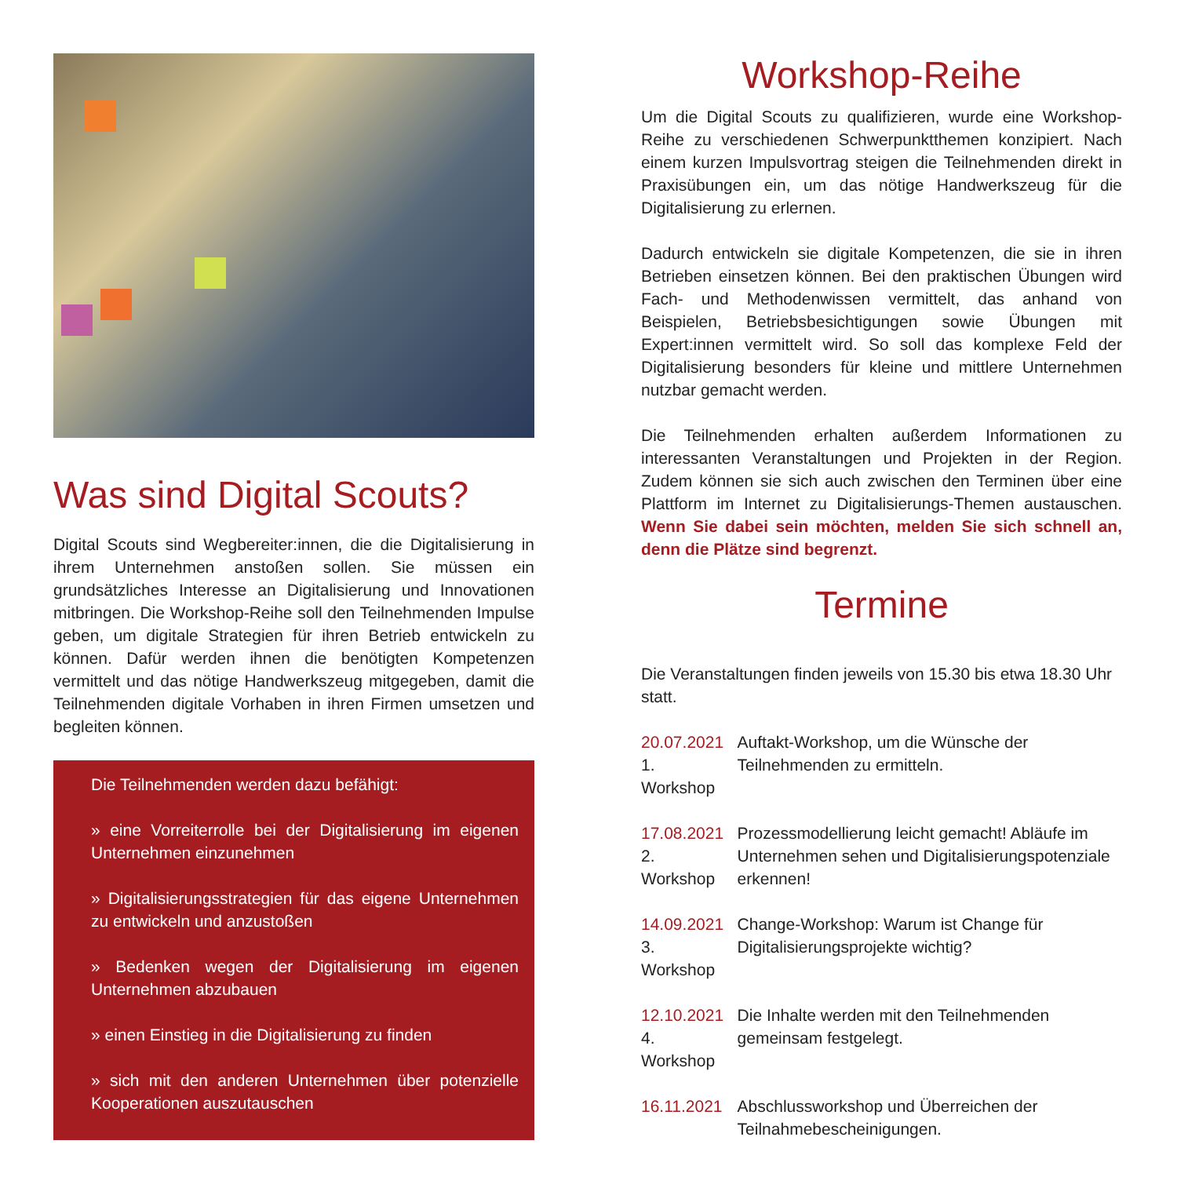Was sind Digital Scouts?
Digital Scouts sind Wegbereiter:innen, die die Digitalisierung in ihrem Unternehmen anstoßen sollen. Sie müssen ein grundsätzliches Interesse an Digitalisierung und Innovationen mitbringen. Die Workshop-Reihe soll den Teilnehmenden Impulse geben, um digitale Strategien für ihren Betrieb entwickeln zu können. Dafür werden ihnen die benötigten Kompetenzen vermittelt und das nötige Handwerkszeug mitgegeben, damit die Teilnehmenden digitale Vorhaben in ihren Firmen umsetzen und begleiten können.
Die Teilnehmenden werden dazu befähigt:
» eine Vorreiterrolle bei der Digitalisierung im eigenen Unternehmen einzunehmen
» Digitalisierungsstrategien für das eigene Unternehmen zu entwickeln und anzustoßen
» Bedenken wegen der Digitalisierung im eigenen Unternehmen abzubauen
» einen Einstieg in die Digitalisierung zu finden
» sich mit den anderen Unternehmen über potenzielle Kooperationen auszutauschen
Workshop-Reihe
Um die Digital Scouts zu qualifizieren, wurde eine Workshop-Reihe zu verschiedenen Schwerpunktthemen konzipiert. Nach einem kurzen Impulsvortrag steigen die Teilnehmenden direkt in Praxisübungen ein, um das nötige Handwerkszeug für die Digitalisierung zu erlernen.
Dadurch entwickeln sie digitale Kompetenzen, die sie in ihren Betrieben einsetzen können. Bei den praktischen Übungen wird Fach- und Methodenwissen vermittelt, das anhand von Beispielen, Betriebsbesichtigungen sowie Übungen mit Expert:innen vermittelt wird. So soll das komplexe Feld der Digitalisierung besonders für kleine und mittlere Unternehmen nutzbar gemacht werden.
Die Teilnehmenden erhalten außerdem Informationen zu interessanten Veranstaltungen und Projekten in der Region. Zudem können sie sich auch zwischen den Terminen über eine Plattform im Internet zu Digitalisierungs-Themen austauschen. Wenn Sie dabei sein möchten, melden Sie sich schnell an, denn die Plätze sind begrenzt.
Termine
Die Veranstaltungen finden jeweils von 15.30 bis etwa 18.30 Uhr statt.
| 20.07.2021 1. Workshop | Auftakt-Workshop, um die Wünsche der Teilnehmenden zu ermitteln. |
| 17.08.2021 2. Workshop | Prozessmodellierung leicht gemacht! Abläufe im Unternehmen sehen und Digitalisierungspotenziale erkennen! |
| 14.09.2021 3. Workshop | Change-Workshop: Warum ist Change für Digitalisierungsprojekte wichtig? |
| 12.10.2021 4. Workshop | Die Inhalte werden mit den Teilnehmenden gemeinsam festgelegt. |
| 16.11.2021 | Abschlussworkshop und Überreichen der Teilnahmebescheinigungen. |